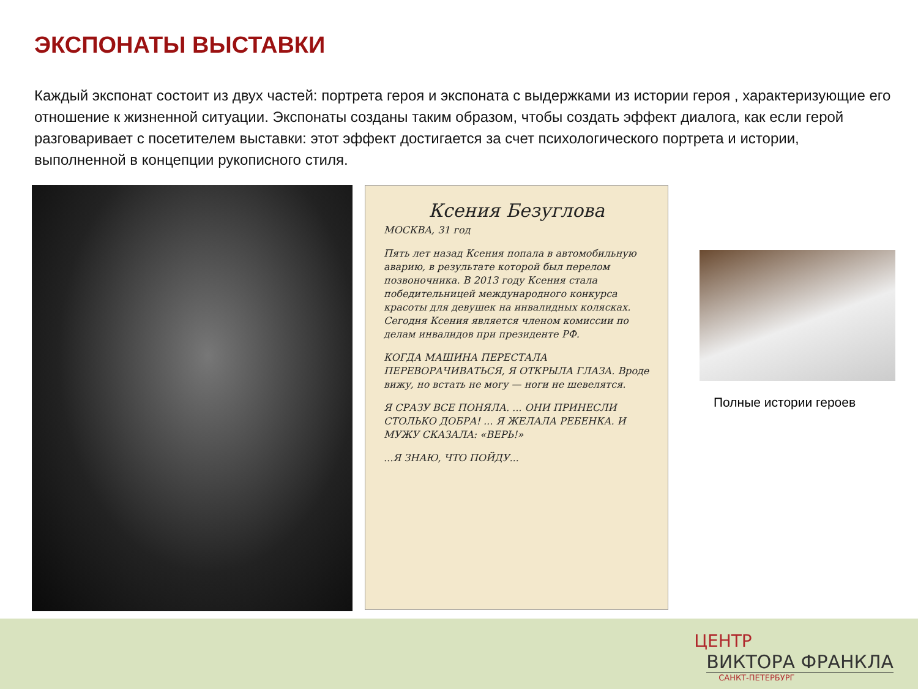ЭКСПОНАТЫ ВЫСТАВКИ
Каждый экспонат состоит из двух частей: портрета героя и экспоната с выдержками из истории героя , характеризующие его отношение к жизненной ситуации. Экспонаты созданы таким образом, чтобы создать эффект диалога, как если герой разговаривает с посетителем выставки: этот эффект достигается за счет психологического портрета и истории, выполненной в концепции рукописного стиля.
Ксения Безуглова
МОСКВА, 31 год
Пять лет назад Ксения попала в автомобильную аварию, в результате которой был перелом позвоночника. В 2013 году Ксения стала победительницей международного конкурса красоты для девушек на инвалидных колясках. Сегодня Ксения является членом комиссии по делам инвалидов при президенте РФ.
КОГДА МАШИНА ПЕРЕСТАЛА ПЕРЕВОРАЧИВАТЬСЯ, Я ОТКРЫЛА ГЛАЗА. Вроде вижу, но встать не могу — ноги не шевелятся.
Я СРАЗУ ВСЕ ПОНЯЛА. ... ОНИ ПРИНЕСЛИ СТОЛЬКО ДОБРА! ... Я ЖЕЛАЛА РЕБЕНКА. И МУЖУ СКАЗАЛА: «ВЕРЬ!»
...Я ЗНАЮ, ЧТО ПОЙДУ...
Полные истории героев
ЦЕНТР
ВИКТОРА ФРАНКЛА
САНКТ-ПЕТЕРБУРГ